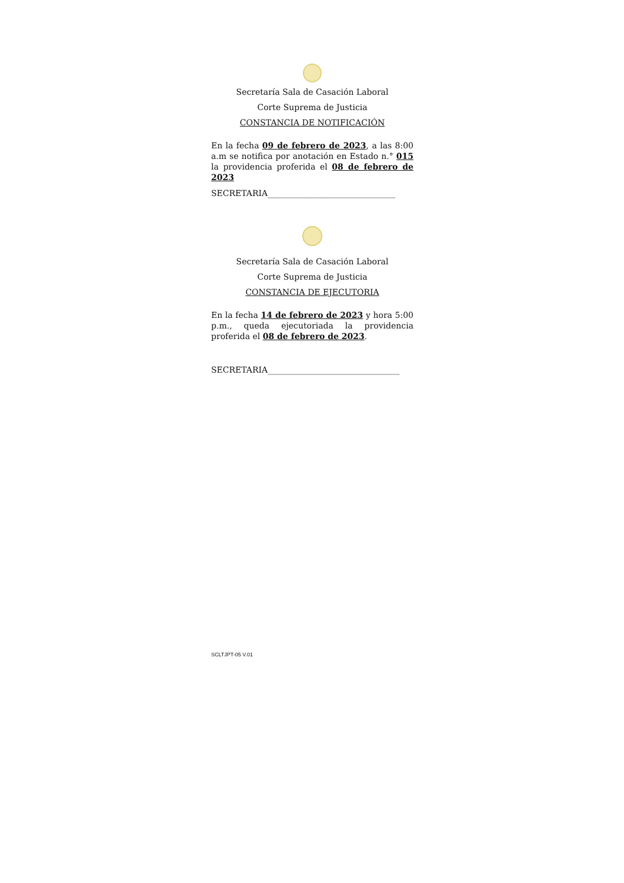Secretaría Sala de Casación Laboral
Corte Suprema de Justicia
CONSTANCIA DE NOTIFICACIÓN
En la fecha 09 de febrero de 2023, a las 8:00 a.m se notifica por anotación en Estado n.° 015 la providencia proferida el 08 de febrero de 2023
SECRETARIA_______________________________
Secretaría Sala de Casación Laboral
Corte Suprema de Justicia
CONSTANCIA DE EJECUTORIA
En la fecha 14 de febrero de 2023 y hora 5:00 p.m., queda ejecutoriada la providencia proferida el 08 de febrero de 2023.
SECRETARIA________________________________
SCLTJPT-05 V.01